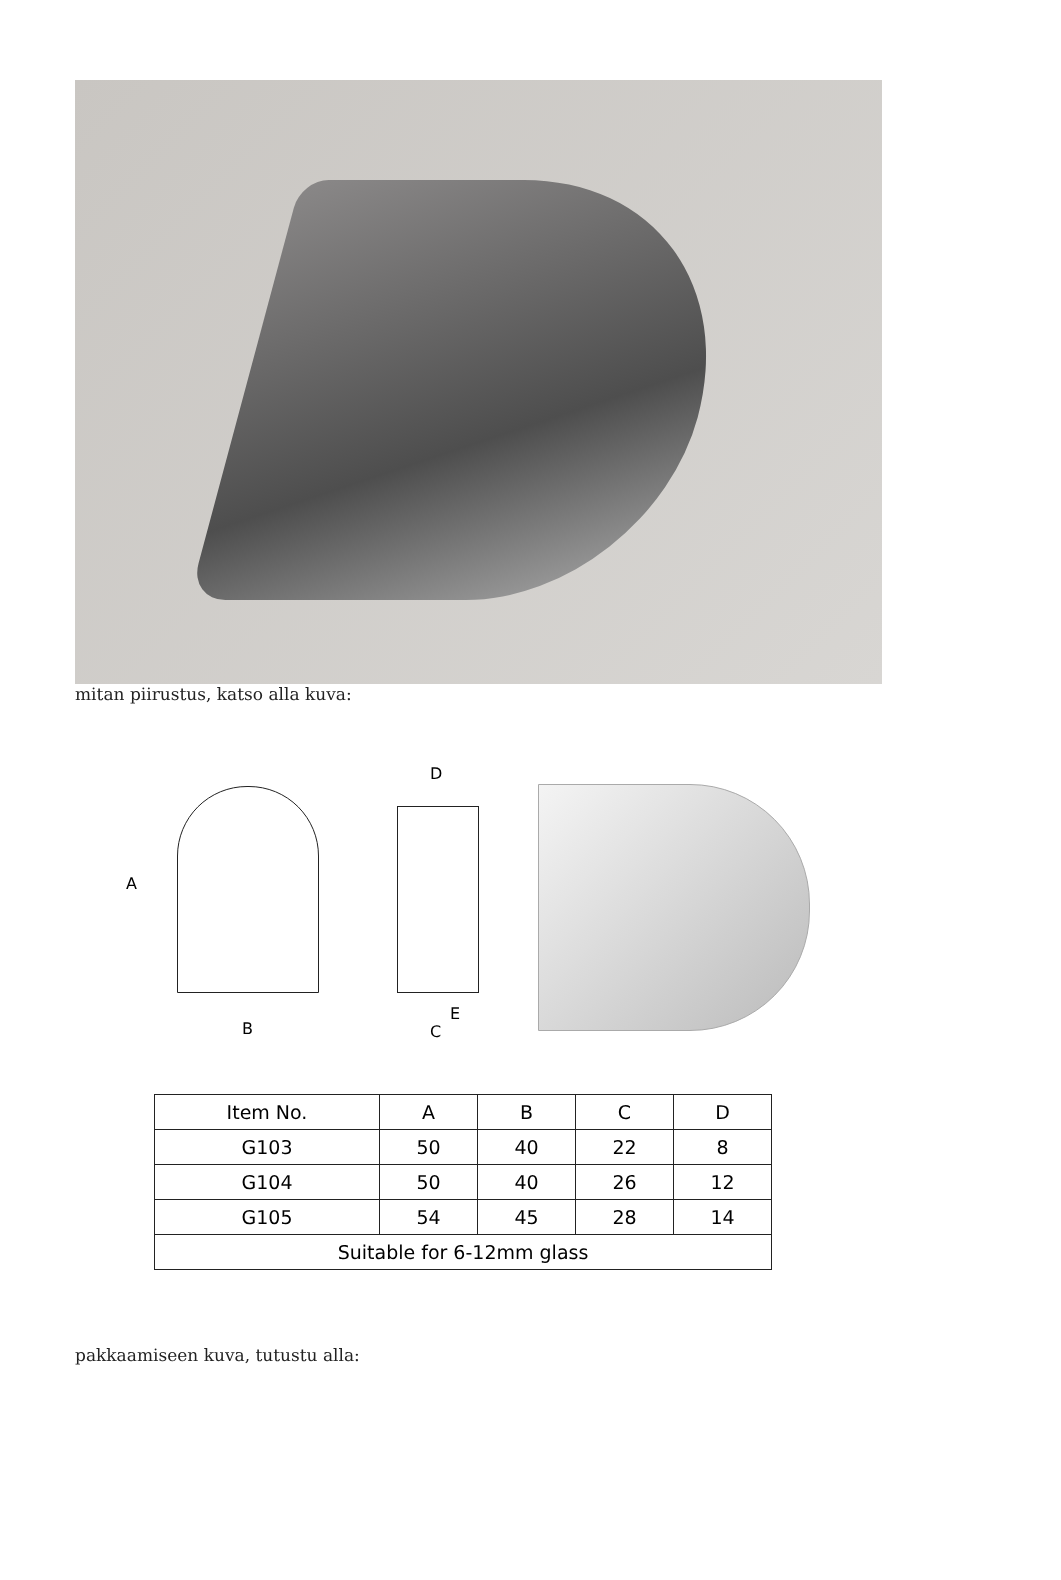mitan piirustus, katso alla kuva:
A
B
D
E
C
| Item No. | A | B | C | D |
| --- | --- | --- | --- | --- |
| G103 | 50 | 40 | 22 | 8 |
| G104 | 50 | 40 | 26 | 12 |
| G105 | 54 | 45 | 28 | 14 |
| Suitable for 6-12mm glass | | | | |
pakkaamiseen kuva, tutustu alla: